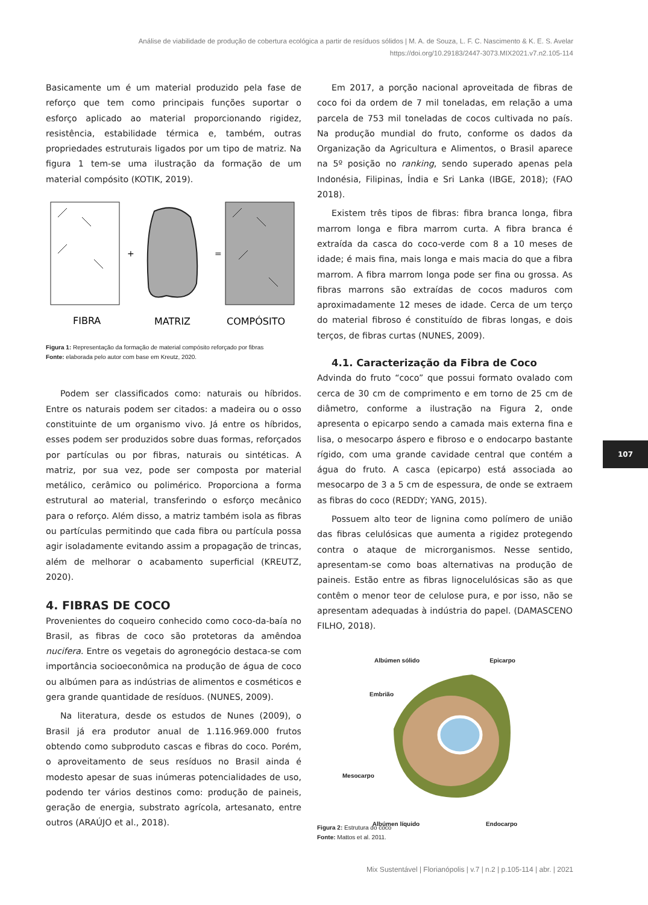Análise de viabilidade de produção de cobertura ecológica a partir de resíduos sólidos | M. A. de Souza, L. F. C. Nascimento & K. E. S. Avelar
https://doi.org/10.29183/2447-3073.MIX2021.v7.n2.105-114
Basicamente um é um material produzido pela fase de reforço que tem como principais funções suportar o esforço aplicado ao material proporcionando rigidez, resistência, estabilidade térmica e, também, outras propriedades estruturais ligados por um tipo de matriz. Na figura 1 tem-se uma ilustração da formação de um material compósito (KOTIK, 2019).
+
=
FIBRA
MATRIZ
COMPÓSITO
Figura 1: Representação da formação de material compósito reforçado por fibras
Fonte: elaborada pelo autor com base em Kreutz, 2020.
Podem ser classificados como: naturais ou híbridos. Entre os naturais podem ser citados: a madeira ou o osso constituinte de um organismo vivo. Já entre os híbridos, esses podem ser produzidos sobre duas formas, reforçados por partículas ou por fibras, naturais ou sintéticas. A matriz, por sua vez, pode ser composta por material metálico, cerâmico ou polimérico. Proporciona a forma estrutural ao material, transferindo o esforço mecânico para o reforço. Além disso, a matriz também isola as fibras ou partículas permitindo que cada fibra ou partícula possa agir isoladamente evitando assim a propagação de trincas, além de melhorar o acabamento superficial (KREUTZ, 2020).
4. FIBRAS DE COCO
Provenientes do coqueiro conhecido como coco-da-baía no Brasil, as fibras de coco são protetoras da amêndoa nucifera. Entre os vegetais do agronegócio destaca-se com importância socioeconômica na produção de água de coco ou albúmen para as indústrias de alimentos e cosméticos e gera grande quantidade de resíduos. (NUNES, 2009).
Na literatura, desde os estudos de Nunes (2009), o Brasil já era produtor anual de 1.116.969.000 frutos obtendo como subproduto cascas e fibras do coco. Porém, o aproveitamento de seus resíduos no Brasil ainda é modesto apesar de suas inúmeras potencialidades de uso, podendo ter vários destinos como: produção de paineis, geração de energia, substrato agrícola, artesanato, entre outros (ARAÚJO et al., 2018).
Em 2017, a porção nacional aproveitada de fibras de coco foi da ordem de 7 mil toneladas, em relação a uma parcela de 753 mil toneladas de cocos cultivada no país. Na produção mundial do fruto, conforme os dados da Organização da Agricultura e Alimentos, o Brasil aparece na 5º posição no ranking, sendo superado apenas pela Indonésia, Filipinas, Índia e Sri Lanka (IBGE, 2018); (FAO 2018).
Existem três tipos de fibras: fibra branca longa, fibra marrom longa e fibra marrom curta. A fibra branca é extraída da casca do coco-verde com 8 a 10 meses de idade; é mais fina, mais longa e mais macia do que a fibra marrom. A fibra marrom longa pode ser fina ou grossa. As fibras marrons são extraídas de cocos maduros com aproximadamente 12 meses de idade. Cerca de um terço do material fibroso é constituído de fibras longas, e dois terços, de fibras curtas (NUNES, 2009).
4.1. Caracterização da Fibra de Coco
Advinda do fruto “coco” que possui formato ovalado com cerca de 30 cm de comprimento e em torno de 25 cm de diâmetro, conforme a ilustração na Figura 2, onde apresenta o epicarpo sendo a camada mais externa fina e lisa, o mesocarpo áspero e fibroso e o endocarpo bastante rígido, com uma grande cavidade central que contém a água do fruto. A casca (epicarpo) está associada ao mesocarpo de 3 a 5 cm de espessura, de onde se extraem as fibras do coco (REDDY; YANG, 2015).
Possuem alto teor de lignina como polímero de união das fibras celulósicas que aumenta a rigidez protegendo contra o ataque de microrganismos. Nesse sentido, apresentam-se como boas alternativas na produção de paineis. Estão entre as fibras lignocelulósicas são as que contêm o menor teor de celulose pura, e por isso, não se apresentam adequadas à indústria do papel. (DAMASCENO FILHO, 2018).
Albúmen sólido Epicarpo
Embrião
Mesocarpo
Albúmen líquido Endocarpo
Figura 2: Estrutura do coco
Fonte: Mattos et al. 2011.
107
Mix Sustentável | Florianópolis | v.7 | n.2 | p.105-114 | abr. | 2021